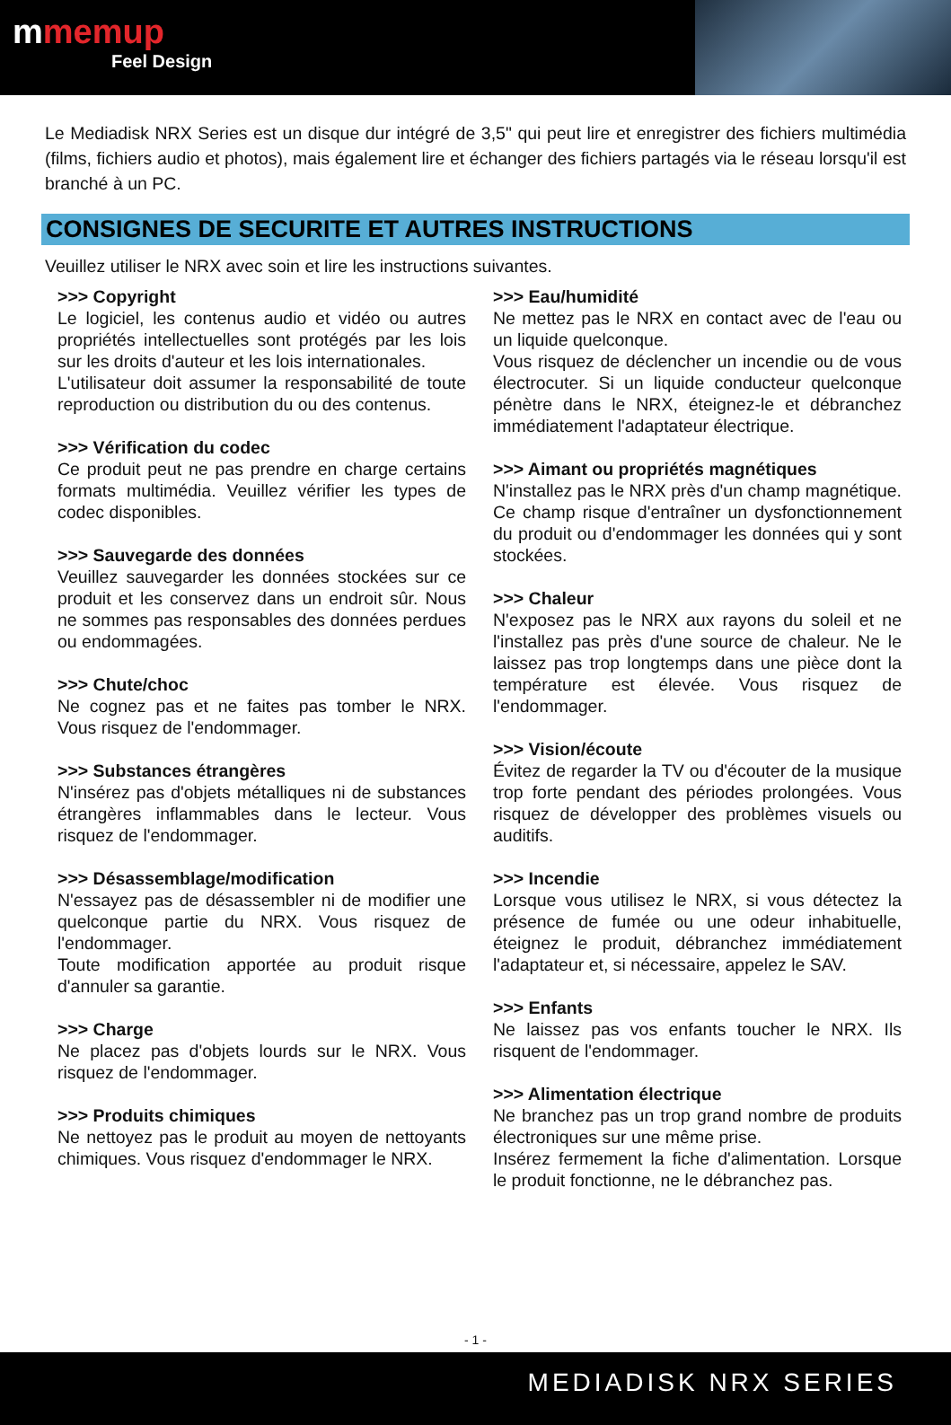mmemup
Feel Design
Le Mediadisk NRX Series est un disque dur intégré de 3,5" qui peut lire et enregistrer des fichiers multimédia (films, fichiers audio et photos), mais également lire et échanger des fichiers partagés via le réseau lorsqu'il est branché à un PC.
CONSIGNES DE SECURITE ET AUTRES INSTRUCTIONS
Veuillez utiliser le NRX avec soin et lire les instructions suivantes.
>>> Copyright
Le logiciel, les contenus audio et vidéo ou autres propriétés intellectuelles sont protégés par les lois sur les droits d'auteur et les lois internationales.
L'utilisateur doit assumer la responsabilité de toute reproduction ou distribution du ou des contenus.
>>> Vérification du codec
Ce produit peut ne pas prendre en charge certains formats multimédia. Veuillez vérifier les types de codec disponibles.
>>> Sauvegarde des données
Veuillez sauvegarder les données stockées sur ce produit et les conservez dans un endroit sûr. Nous ne sommes pas responsables des données perdues ou endommagées.
>>> Chute/choc
Ne cognez pas et ne faites pas tomber le NRX. Vous risquez de l'endommager.
>>> Substances étrangères
N'insérez pas d'objets métalliques ni de substances étrangères inflammables dans le lecteur. Vous risquez de l'endommager.
>>> Désassemblage/modification
N'essayez pas de désassembler ni de modifier une quelconque partie du NRX. Vous risquez de l'endommager.
Toute modification apportée au produit risque d'annuler sa garantie.
>>> Charge
Ne placez pas d'objets lourds sur le NRX. Vous risquez de l'endommager.
>>> Produits chimiques
Ne nettoyez pas le produit au moyen de nettoyants chimiques. Vous risquez d'endommager le NRX.
>>> Eau/humidité
Ne mettez pas le NRX en contact avec de l'eau ou un liquide quelconque.
Vous risquez de déclencher un incendie ou de vous électrocuter. Si un liquide conducteur quelconque pénètre dans le NRX, éteignez-le et débranchez immédiatement l'adaptateur électrique.
>>> Aimant ou propriétés magnétiques
N'installez pas le NRX près d'un champ magnétique. Ce champ risque d'entraîner un dysfonctionnement du produit ou d'endommager les données qui y sont stockées.
>>> Chaleur
N'exposez pas le NRX aux rayons du soleil et ne l'installez pas près d'une source de chaleur. Ne le laissez pas trop longtemps dans une pièce dont la température est élevée. Vous risquez de l'endommager.
>>> Vision/écoute
Évitez de regarder la TV ou d'écouter de la musique trop forte pendant des périodes prolongées. Vous risquez de développer des problèmes visuels ou auditifs.
>>> Incendie
Lorsque vous utilisez le NRX, si vous détectez la présence de fumée ou une odeur inhabituelle, éteignez le produit, débranchez immédiatement l'adaptateur et, si nécessaire, appelez le SAV.
>>> Enfants
Ne laissez pas vos enfants toucher le NRX. Ils risquent de l'endommager.
>>> Alimentation électrique
Ne branchez pas un trop grand nombre de produits électroniques sur une même prise.
Insérez fermement la fiche d'alimentation. Lorsque le produit fonctionne, ne le débranchez pas.
- 1 -
MEDIADISK NRX SERIES